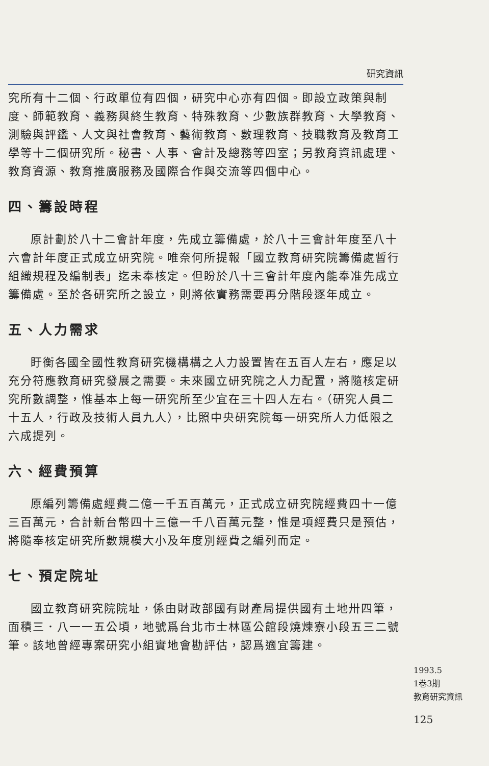研究資訊
究所有十二個、行政單位有四個，研究中心亦有四個。即設立政策與制度、師範教育、義務與終生教育、特殊教育、少數族群教育、大學教育、測驗與評鑑、人文與社會教育、藝術教育、數理教育、技職教育及教育工學等十二個研究所。秘書、人事、會計及總務等四室；另教育資訊處理、教育資源、教育推廣服務及國際合作與交流等四個中心。
四、籌設時程
原計劃於八十二會計年度，先成立籌備處，於八十三會計年度至八十六會計年度正式成立研究院。唯奈何所提報「國立教育研究院籌備處暫行組織規程及編制表」迄未奉核定。但盼於八十三會計年度內能奉准先成立籌備處。至於各研究所之設立，則將依實務需要再分階段逐年成立。
五、人力需求
盱衡各國全國性教育研究機構構之人力設置皆在五百人左右，應足以充分符應教育研究發展之需要。未來國立研究院之人力配置，將隨核定研究所數調整，惟基本上每一研究所至少宜在三十四人左右。（研究人員二十五人，行政及技術人員九人），比照中央研究院每一研究所人力低限之六成提列。
六、經費預算
原編列籌備處經費二億一千五百萬元，正式成立研究院經費四十一億三百萬元，合計新台幣四十三億一千八百萬元整，惟是項經費只是預估，將隨奉核定研究所數規模大小及年度別經費之編列而定。
七、預定院址
國立教育研究院院址，係由財政部國有財產局提供國有土地卅四筆，面積三．八一一五公頃，地號爲台北市士林區公館段燒煉寮小段五三二號筆。該地曾經專案研究小組實地會勘評估，認爲適宜籌建。
1993.5
1卷3期
教育研究資訊
125